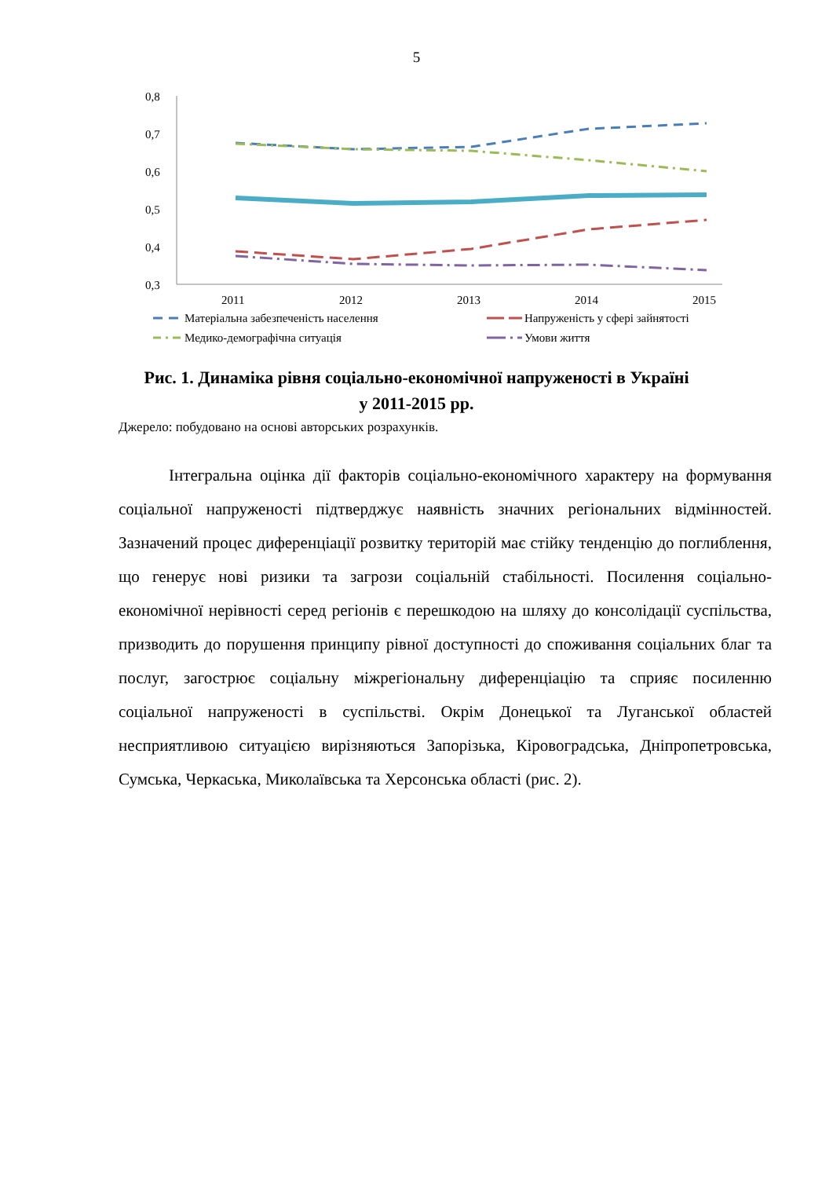5
0,8
0,7
0,6
0,5
0,4
0,3
2011
2012
2013
2014
2015
Матеріальна забезпеченість населення
Напруженість у сфері зайнятості
Медико-демографічна ситуація
Умови життя
Рис. 1. Динаміка рівня соціально-економічної напруженості в Україні
у 2011-2015 рр.
Джерело: побудовано на основі авторських розрахунків.
Інтегральна оцінка дії факторів соціально-економічного характеру на формування соціальної напруженості підтверджує наявність значних регіональних відмінностей. Зазначений процес диференціації розвитку територій має стійку тенденцію до поглиблення, що генерує нові ризики та загрози соціальній стабільності. Посилення соціально-економічної нерівності серед регіонів є перешкодою на шляху до консолідації суспільства, призводить до порушення принципу рівної доступності до споживання соціальних благ та послуг, загострює соціальну міжрегіональну диференціацію та сприяє посиленню соціальної напруженості в суспільстві. Окрім Донецької та Луганської областей несприятливою ситуацією вирізняються Запорізька, Кіровоградська, Дніпропетровська, Сумська, Черкаська, Миколаївська та Херсонська області (рис. 2).